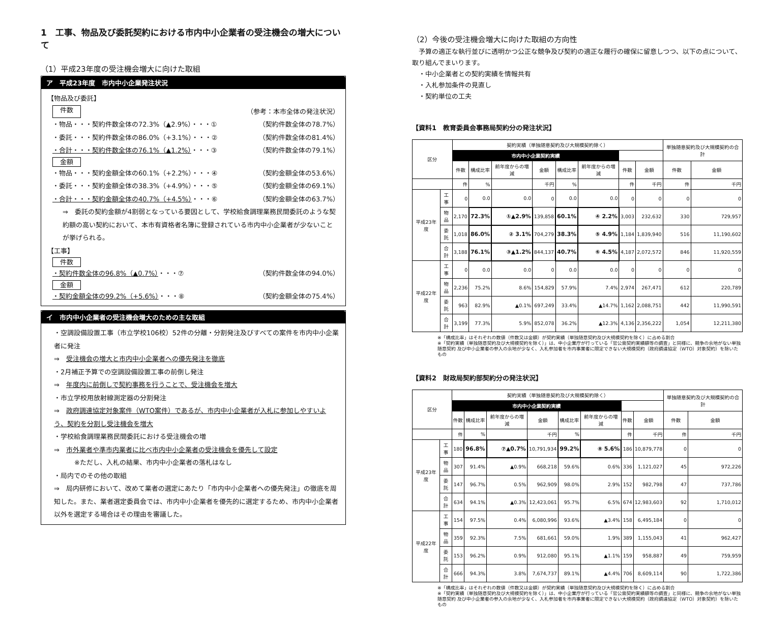1　工事、物品及び委託契約における市内中小企業者の受注機会の増大について
（1）平成23年度の受注機会増大に向けた取組
ア　平成23年度　市内中小企業発注状況
【物品及び委託】
件数 （参考：本市全体の発注状況）
・物品・・・契約件数全体の72.3%（▲2.9%）・・・① （契約件数全体の78.7%）
・委託・・・契約件数全体の86.0%（+3.1%）・・・② （契約件数全体の81.4%）
・合計・・・契約件数全体の76.1%（▲1.2%）・・・③ （契約件数全体の79.1%）
金額
・物品・・・契約金額全体の60.1%（+2.2%）・・・④ （契約金額全体の53.6%）
・委託・・・契約金額全体の38.3%（+4.9%）・・・⑤ （契約金額全体の69.1%）
・合計・・・契約金額全体の40.7%（+4.5%）・・・⑥ （契約金額全体の63.7%）
⇒　委託の契約金額が4割弱となっている要因として、学校給食調理業務民間委託のような契約額の高い契約において、本市有資格者名簿に登録されている市内中小企業者が少ないことが挙げられる。
【工事】
件数
・契約件数全体の96.8%（▲0.7%）・・・⑦ （契約件数全体の94.0%）
金額
・契約金額全体の99.2%（+5.6%）・・・⑧ （契約金額全体の75.4%）
イ　市内中小企業者の受注機会増大のための主な取組
・空調設備設置工事（市立学校106校）52件の分離・分割発注及びすべての案件を市内中小企業者に発注
⇒　受注機会の増大と市内中小企業者への優先発注を徹底
・2月補正予算での空調設備設置工事の前倒し発注
⇒　年度内に前倒しで契約事務を行うことで、受注機会を増大
・市立学校用放射線測定器の分割発注
⇒　政府調達協定対象案件（WTO案件）であるが、市内中小企業者が入札に参加しやすいよう、契約を分割し受注機会を増大
・学校給食調理業務民間委託における受注機会の増
⇒　市外業者や準市内業者に比べ市内中小企業者の受注機会を優先して設定
※ただし、入札の結果、市内中小企業者の落札はなし
・局内でのその他の取組
⇒　局内研修において、改めて業者の選定にあたり「市内中小企業者への優先発注」の徹底を周知した。また、業者選定委員会では、市内中小企業者を優先的に選定するため、市内中小企業者以外を選定する場合はその理由を審議した。
（2）今後の受注機会増大に向けた取組の方向性
　予算の適正な執行並びに透明かつ公正な競争及び契約の適正な履行の確保に留意しつつ、以下の点について、取り組んでまいります。
　・中小企業者との契約実績を情報共有
　・入札参加条件の見直し
　・契約単位の工夫
【資料1　教育委員会事務局契約分の発注状況】
| 区分 | | 契約実績（単独随意契約及び大規模契約除く） | | | | | | | | 単独随意契約及び大規模契約の合計 | |
| --- | --- | --- | --- | --- | --- | --- | --- | --- | --- | --- | --- |
| | | 市内中小企業契約実績 | | | | | | | | | |
| | | 件数 | 構成比率 | 前年度からの増減 | 金額 | 構成比率 | 前年度からの増減 | 件数 | 金額 | 件数 | 金額 |
| | | 件 | % | | 千円 | % | | 件 | 千円 | 件 | 千円 |
| 平成23年度 | 工事 | 0 | 0.0 | 0.0 | 0 | 0.0 | 0.0 | 0 | 0 | 0 | 0 |
| | 物品 | 2,170 | 72.3% | ①▲2.9% | 139,858 | 60.1% | ④ 2.2% | 3,003 | 232,632 | 330 | 729,957 |
| | 委託 | 1,018 | 86.0% | ② 3.1% | 704,279 | 38.3% | ⑤ 4.9% | 1,184 | 1,839,940 | 516 | 11,190,602 |
| | 合計 | 3,188 | 76.1% | ③▲1.2% | 844,137 | 40.7% | ⑥ 4.5% | 4,187 | 2,072,572 | 846 | 11,920,559 |
| 平成22年度 | 工事 | 0 | 0.0 | 0.0 | 0 | 0.0 | 0.0 | 0 | 0 | 0 | 0 |
| | 物品 | 2,236 | 75.2% | 8.6% | 154,829 | 57.9% | 7.4% | 2,974 | 267,471 | 612 | 220,789 |
| | 委託 | 963 | 82.9% | ▲0.1% | 697,249 | 33.4% | ▲14.7% | 1,162 | 2,088,751 | 442 | 11,990,591 |
| | 合計 | 3,199 | 77.3% | 5.9% | 852,078 | 36.2% | ▲12.3% | 4,136 | 2,356,222 | 1,054 | 12,211,380 |
※「構成比率」はそれぞれの数値（件数又は金額）が契約実績（単独随意契約及び大規模契約を除く）に占める割合
※「契約実績（単独随意契約及び大規模契約を除く）」は、中小企業庁が行っている「官公需契約実績額等の調査」と同様に、競争の余地がない単独随意契約 及び中小企業者の参入の余地が少なく、入札参加者を市内事業者に限定できない大規模契約（政府調達協定（WTO）対象契約）を除いたもの
【資料2　財政局契約部契約分の発注状況】
| 区分 | | 契約実績（単独随意契約及び大規模契約除く） | | | | | | | | 単独随意契約及び大規模契約の合計 | |
| --- | --- | --- | --- | --- | --- | --- | --- | --- | --- | --- | --- |
| | | 市内中小企業契約実績 | | | | | | | | | |
| | | 件数 | 構成比率 | 前年度からの増減 | 金額 | 構成比率 | 前年度からの増減 | 件数 | 金額 | 件数 | 金額 |
| | | 件 | % | | 千円 | % | | 件 | 千円 | 件 | 千円 |
| 平成23年度 | 工事 | 180 | 96.8% | ⑦▲0.7% | 10,791,934 | 99.2% | ⑧ 5.6% | 186 | 10,879,778 | 0 | 0 |
| | 物品 | 307 | 91.4% | ▲0.9% | 668,218 | 59.6% | 0.6% | 336 | 1,121,027 | 45 | 972,226 |
| | 委託 | 147 | 96.7% | 0.5% | 962,909 | 98.0% | 2.9% | 152 | 982,798 | 47 | 737,786 |
| | 合計 | 634 | 94.1% | ▲0.3% | 12,423,061 | 95.7% | 6.5% | 674 | 12,983,603 | 92 | 1,710,012 |
| 平成22年度 | 工事 | 154 | 97.5% | 0.4% | 6,080,996 | 93.6% | ▲3.4% | 158 | 6,495,184 | 0 | 0 |
| | 物品 | 359 | 92.3% | 7.5% | 681,661 | 59.0% | 1.9% | 389 | 1,155,043 | 41 | 962,427 |
| | 委託 | 153 | 96.2% | 0.9% | 912,080 | 95.1% | ▲1.1% | 159 | 958,887 | 49 | 759,959 |
| | 合計 | 666 | 94.3% | 3.8% | 7,674,737 | 89.1% | ▲4.4% | 706 | 8,609,114 | 90 | 1,722,386 |
※「構成比率」はそれぞれの数値（件数又は金額）が契約実績（単独随意契約及び大規模契約を除く）に占める割合
※「契約実績（単独随意契約及び大規模契約を除く）」は、中小企業庁が行っている「官公需契約実績額等の調査」と同様に、競争の余地がない単独随意契約 及び中小企業者の参入の余地が少なく、入札参加者を市内事業者に限定できない大規模契約（政府調達協定（WTO）対象契約）を除いたもの